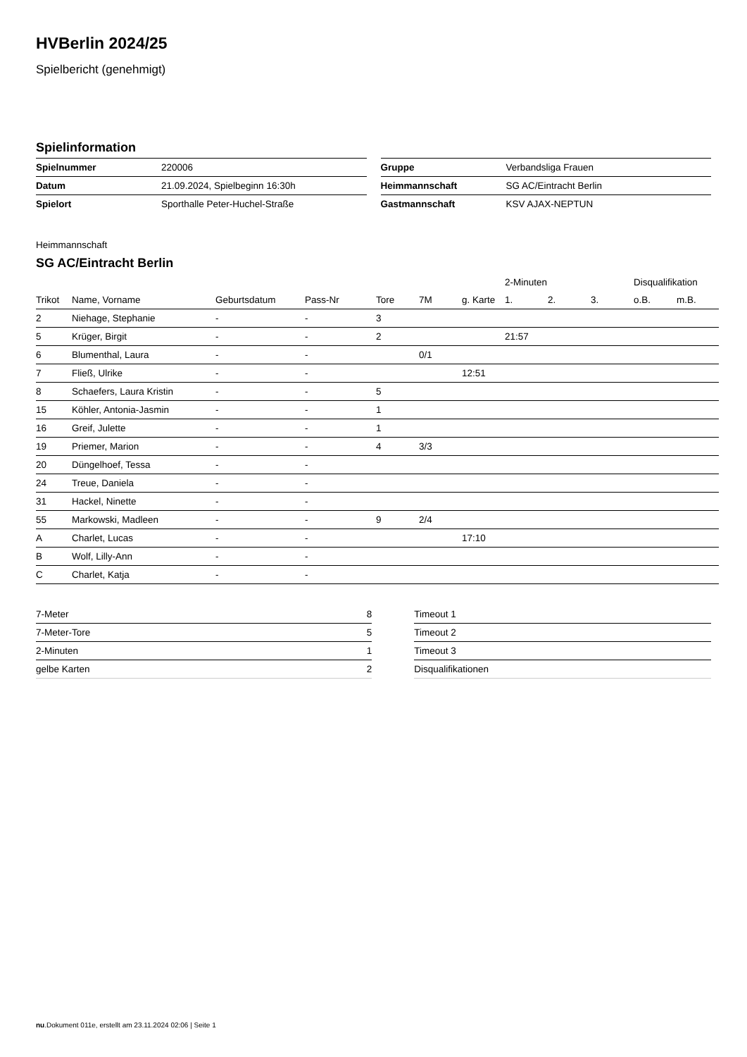HVBerlin 2024/25
Spielbericht (genehmigt)
Spielinformation
| Spielnummer | 220006 |
| Datum | 21.09.2024, Spielbeginn 16:30h |
| Spielort | Sporthalle Peter-Huchel-Straße |
| Gruppe | Verbandsliga Frauen |
| Heimmannschaft | SG AC/Eintracht Berlin |
| Gastmannschaft | KSV AJAX-NEPTUN |
Heimmannschaft
SG AC/Eintracht Berlin
| | | | | | | | 2-Minuten | | | Disqualifikation | |
| --- | --- | --- | --- | --- | --- | --- | --- | --- | --- | --- | --- |
| Trikot | Name, Vorname | Geburtsdatum | Pass-Nr | Tore | 7M | g. Karte | 1. | 2. | 3. | o.B. | m.B. |
| 2 | Niehage, Stephanie | - | - | 3 | | | | | | | |
| 5 | Krüger, Birgit | - | - | 2 | | | 21:57 | | | | |
| 6 | Blumenthal, Laura | - | - | | 0/1 | | | | | | |
| 7 | Fließ, Ulrike | - | - | | | 12:51 | | | | | |
| 8 | Schaefers, Laura Kristin | - | - | 5 | | | | | | | |
| 15 | Köhler, Antonia-Jasmin | - | - | 1 | | | | | | | |
| 16 | Greif, Julette | - | - | 1 | | | | | | | |
| 19 | Priemer, Marion | - | - | 4 | 3/3 | | | | | | |
| 20 | Düngelhoef, Tessa | - | - | | | | | | | | |
| 24 | Treue, Daniela | - | - | | | | | | | | |
| 31 | Hackel, Ninette | - | - | | | | | | | | |
| 55 | Markowski, Madleen | - | - | 9 | 2/4 | | | | | | |
| A | Charlet, Lucas | - | - | | | 17:10 | | | | | |
| B | Wolf, Lilly-Ann | - | - | | | | | | | | |
| C | Charlet, Katja | - | - | | | | | | | | |
| 7-Meter | 8 |
| 7-Meter-Tore | 5 |
| 2-Minuten | 1 |
| gelbe Karten | 2 |
| Timeout 1 |
| Timeout 2 |
| Timeout 3 |
| Disqualifikationen |
nu.Dokument 011e, erstellt am 23.11.2024 02:06 | Seite 1